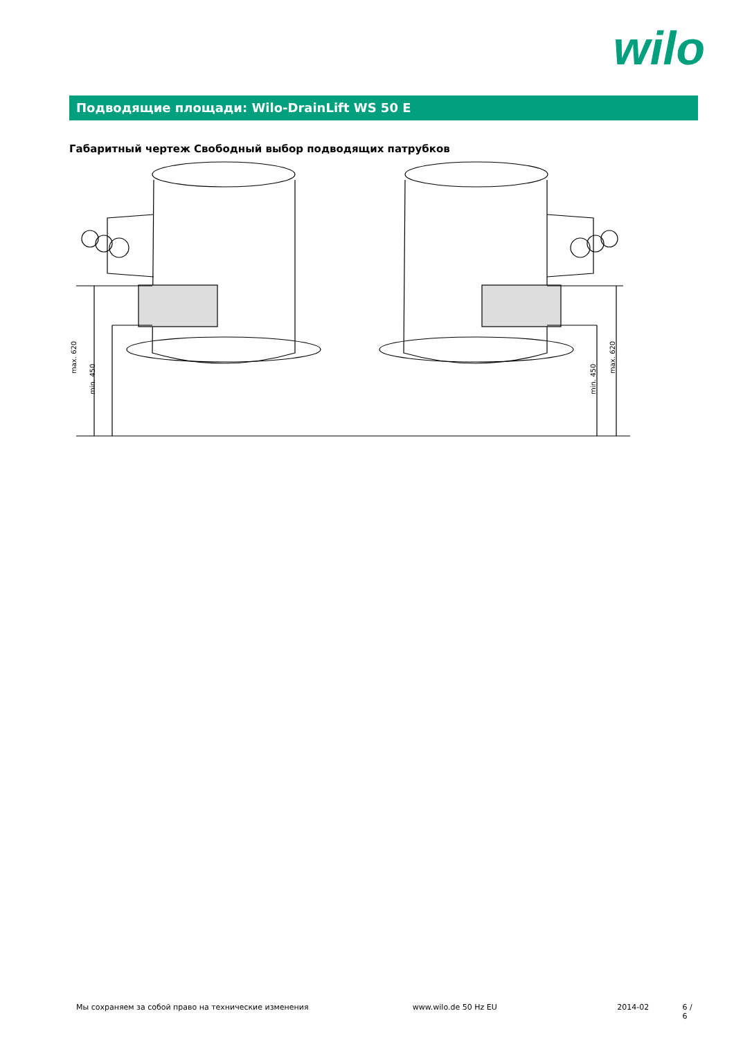wilo
Подводящие площади: Wilo-DrainLift WS 50 E
Габаритный чертеж Свободный выбор подводящих патрубков
max. 620
min. 450
min. 450
max. 620
Мы сохраняем за собой право на технические изменения www.wilo.de 50 Hz EU 2014-02 6 / 6